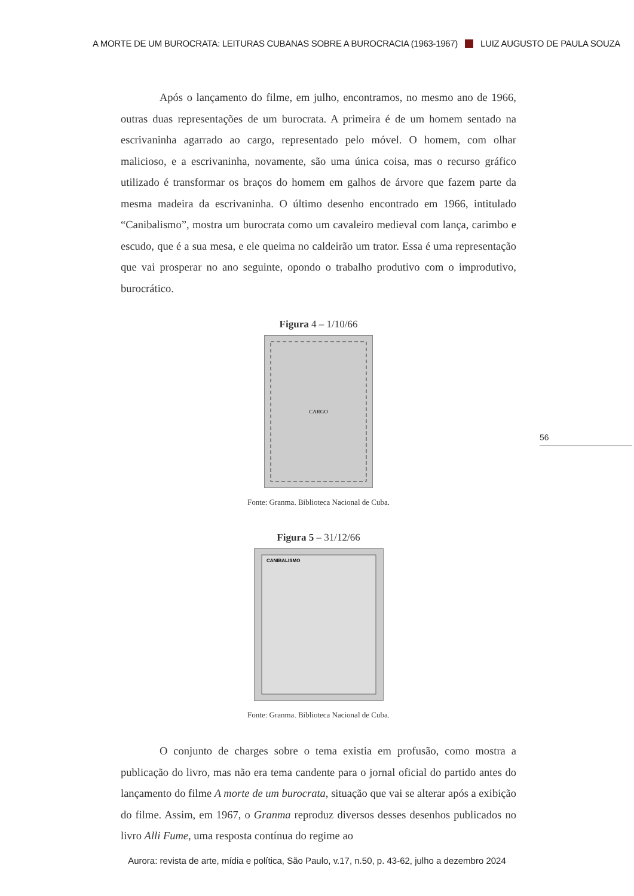A MORTE DE UM BUROCRATA: LEITURAS CUBANAS SOBRE A BUROCRACIA (1963-1967) LUIZ AUGUSTO DE PAULA SOUZA
Após o lançamento do filme, em julho, encontramos, no mesmo ano de 1966, outras duas representações de um burocrata. A primeira é de um homem sentado na escrivaninha agarrado ao cargo, representado pelo móvel. O homem, com olhar malicioso, e a escrivaninha, novamente, são uma única coisa, mas o recurso gráfico utilizado é transformar os braços do homem em galhos de árvore que fazem parte da mesma madeira da escrivaninha. O último desenho encontrado em 1966, intitulado “Canibalismo”, mostra um burocrata como um cavaleiro medieval com lança, carimbo e escudo, que é a sua mesa, e ele queima no caldeirão um trator. Essa é uma representação que vai prosperar no ano seguinte, opondo o trabalho produtivo com o improdutivo, burocrático.
Figura 4 – 1/10/66
CARGO
Fonte: Granma. Biblioteca Nacional de Cuba.
Figura 5 – 31/12/66
CANIBALISMO
Fonte: Granma. Biblioteca Nacional de Cuba.
O conjunto de charges sobre o tema existia em profusão, como mostra a publicação do livro, mas não era tema candente para o jornal oficial do partido antes do lançamento do filme A morte de um burocrata, situação que vai se alterar após a exibição do filme. Assim, em 1967, o Granma reproduz diversos desses desenhos publicados no livro Alli Fume, uma resposta contínua do regime ao
56
Aurora: revista de arte, mídia e política, São Paulo, v.17, n.50, p. 43-62, julho a dezembro 2024